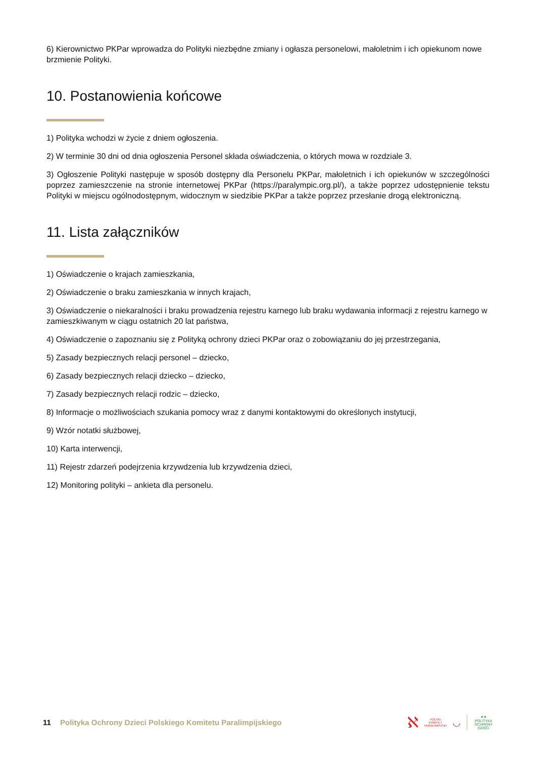6) Kierownictwo PKPar wprowadza do Polityki niezbędne zmiany i ogłasza personelowi, małoletnim i ich opiekunom nowe brzmienie Polityki.
10. Postanowienia końcowe
1) Polityka wchodzi w życie z dniem ogłoszenia.
2) W terminie 30 dni od dnia ogłoszenia Personel składa oświadczenia, o których mowa w rozdziale 3.
3) Ogłoszenie Polityki następuje w sposób dostępny dla Personelu PKPar, małoletnich i ich opiekunów w szczególności poprzez zamieszczenie na stronie internetowej PKPar (https://paralympic.org.pl/), a także poprzez udostępnienie tekstu Polityki w miejscu ogólnodostępnym, widocznym w siedzibie PKPar a także poprzez przesłanie drogą elektroniczną.
11. Lista załączników
1) Oświadczenie o krajach zamieszkania,
2) Oświadczenie o braku zamieszkania w innych krajach,
3) Oświadczenie o niekaralności i braku prowadzenia rejestru karnego lub braku wydawania informacji z rejestru karnego w zamieszkiwanym w ciągu ostatnich 20 lat państwa,
4) Oświadczenie o zapoznaniu się z Polityką ochrony dzieci PKPar oraz o zobowiązaniu do jej przestrzegania,
5) Zasady bezpiecznych relacji personel – dziecko,
6) Zasady bezpiecznych relacji dziecko – dziecko,
7) Zasady bezpiecznych relacji rodzic – dziecko,
8) Informacje o możliwościach szukania pomocy wraz z danymi kontaktowymi do określonych instytucji,
9) Wzór notatki służbowej,
10) Karta interwencji,
11) Rejestr zdarzeń podejrzenia krzywdzenia lub krzywdzenia dzieci,
12) Monitoring polityki – ankieta dla personelu.
11 Polityka Ochrony Dzieci Polskiego Komitetu Paralimpijskiego
ℵ
POLSKI
KOMITET
PARALIMPIJSKI
◡
★★
POLITYKA
OCHRONY
DZIECI